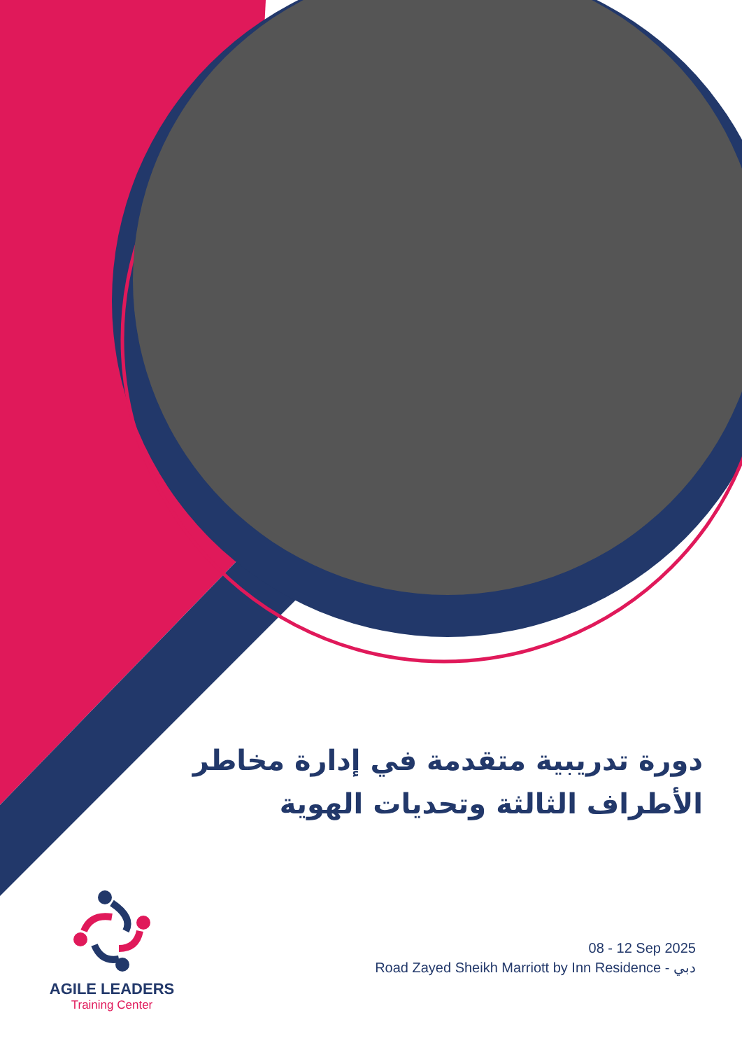دورة تدريبية متقدمة في إدارة مخاطر الأطراف الثالثة وتحديات الهوية
AGILE LEADERS
Training Center
08 - 12 Sep 2025
Road Zayed Sheikh Marriott by Inn Residence - دبي